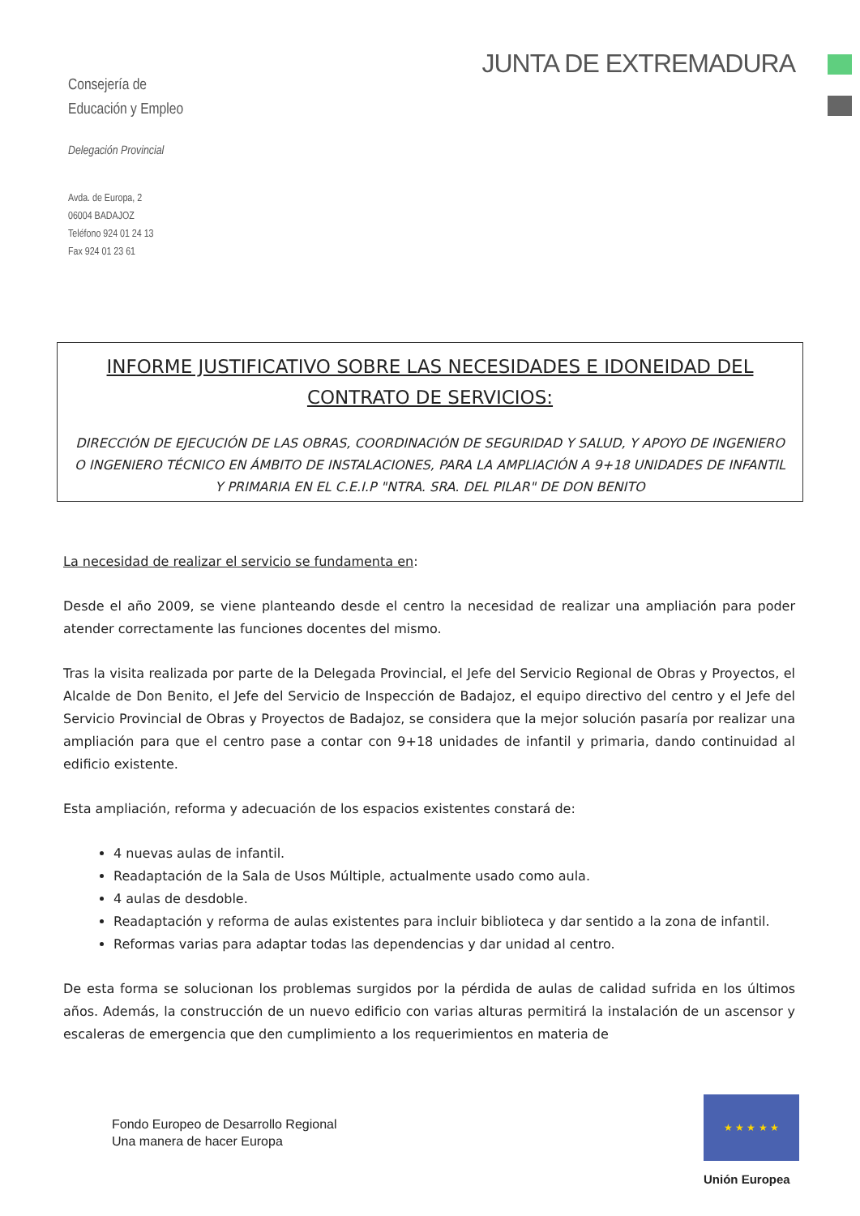Consejería de
Educación y Empleo
Delegación Provincial
Avda. de Europa, 2
06004 BADAJOZ
Teléfono 924 01 24 13
Fax 924 01 23 61
JUNTA DE EXTREMADURA
INFORME JUSTIFICATIVO SOBRE LAS NECESIDADES E IDONEIDAD DEL CONTRATO DE SERVICIOS:
DIRECCIÓN DE EJECUCIÓN DE LAS OBRAS, COORDINACIÓN DE SEGURIDAD Y SALUD, Y APOYO DE INGENIERO O INGENIERO TÉCNICO EN ÁMBITO DE INSTALACIONES, PARA LA AMPLIACIÓN A 9+18 UNIDADES DE INFANTIL Y PRIMARIA EN EL C.E.I.P "NTRA. SRA. DEL PILAR" DE DON BENITO
La necesidad de realizar el servicio se fundamenta en:
Desde el año 2009, se viene planteando desde el centro la necesidad de realizar una ampliación para poder atender correctamente las funciones docentes del mismo.
Tras la visita realizada por parte de la Delegada Provincial, el Jefe del Servicio Regional de Obras y Proyectos, el Alcalde de Don Benito, el Jefe del Servicio de Inspección de Badajoz, el equipo directivo del centro y el Jefe del Servicio Provincial de Obras y Proyectos de Badajoz, se considera que la mejor solución pasaría por realizar una ampliación para que el centro pase a contar con 9+18 unidades de infantil y primaria, dando continuidad al edificio existente.
Esta ampliación, reforma y adecuación de los espacios existentes constará de:
4 nuevas aulas de infantil.
Readaptación de la Sala de Usos Múltiple, actualmente usado como aula.
4 aulas de desdoble.
Readaptación y reforma de aulas existentes para incluir biblioteca y dar sentido a la zona de infantil.
Reformas varias para adaptar todas las dependencias y dar unidad al centro.
De esta forma se solucionan los problemas surgidos por la pérdida de aulas de calidad sufrida en los últimos años. Además, la construcción de un nuevo edificio con varias alturas permitirá la instalación de un ascensor y escaleras de emergencia que den cumplimiento a los requerimientos en materia de
Fondo Europeo de Desarrollo Regional
Una manera de hacer Europa
★ ★ ★ ★ ★
Unión Europea